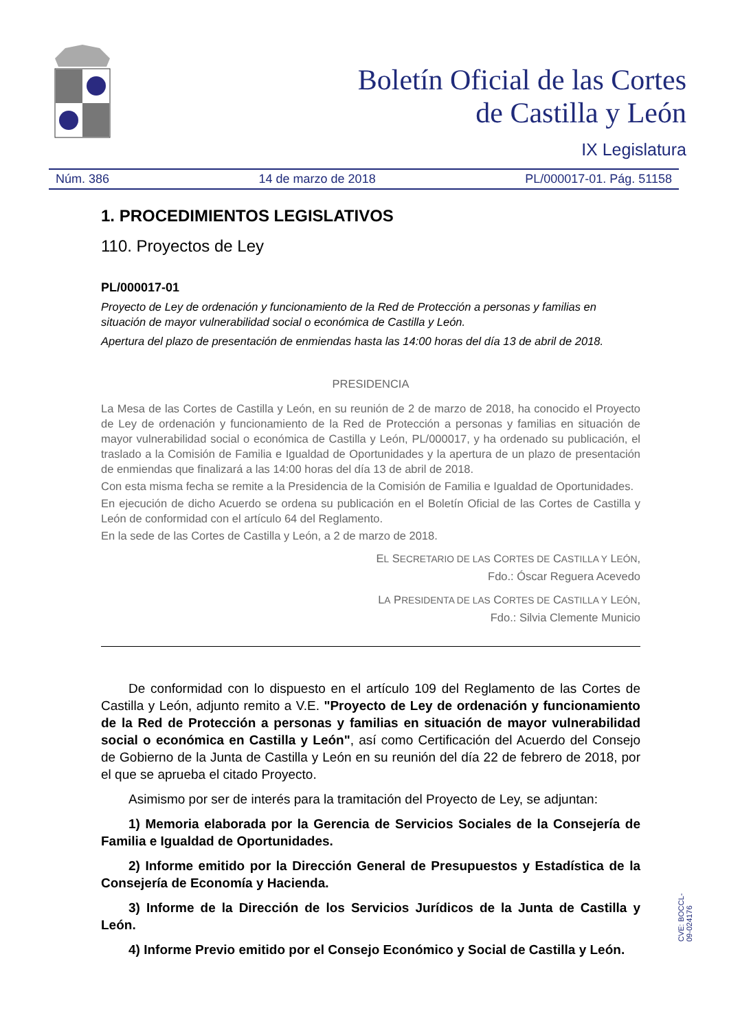Boletín Oficial de las Cortes
de Castilla y León
IX Legislatura
Núm. 386 14 de marzo de 2018 PL/000017-01. Pág. 51158
1. PROCEDIMIENTOS LEGISLATIVOS
110. Proyectos de Ley
PL/000017-01
Proyecto de Ley de ordenación y funcionamiento de la Red de Protección a personas y familias en situación de mayor vulnerabilidad social o económica de Castilla y León.
Apertura del plazo de presentación de enmiendas hasta las 14:00 horas del día 13 de abril de 2018.
PRESIDENCIA
La Mesa de las Cortes de Castilla y León, en su reunión de 2 de marzo de 2018, ha conocido el Proyecto de Ley de ordenación y funcionamiento de la Red de Protección a personas y familias en situación de mayor vulnerabilidad social o económica de Castilla y León, PL/000017, y ha ordenado su publicación, el traslado a la Comisión de Familia e Igualdad de Oportunidades y la apertura de un plazo de presentación de enmiendas que finalizará a las 14:00 horas del día 13 de abril de 2018.
Con esta misma fecha se remite a la Presidencia de la Comisión de Familia e Igualdad de Oportunidades.
En ejecución de dicho Acuerdo se ordena su publicación en el Boletín Oficial de las Cortes de Castilla y León de conformidad con el artículo 64 del Reglamento.
En la sede de las Cortes de Castilla y León, a 2 de marzo de 2018.
EL SECRETARIO DE LAS CORTES DE CASTILLA Y LEÓN,
Fdo.: Óscar Reguera Acevedo
LA PRESIDENTA DE LAS CORTES DE CASTILLA Y LEÓN,
Fdo.: Silvia Clemente Municio
De conformidad con lo dispuesto en el artículo 109 del Reglamento de las Cortes de Castilla y León, adjunto remito a V.E. "Proyecto de Ley de ordenación y funcionamiento de la Red de Protección a personas y familias en situación de mayor vulnerabilidad social o económica en Castilla y León", así como Certificación del Acuerdo del Consejo de Gobierno de la Junta de Castilla y León en su reunión del día 22 de febrero de 2018, por el que se aprueba el citado Proyecto.
Asimismo por ser de interés para la tramitación del Proyecto de Ley, se adjuntan:
1) Memoria elaborada por la Gerencia de Servicios Sociales de la Consejería de Familia e Igualdad de Oportunidades.
2) Informe emitido por la Dirección General de Presupuestos y Estadística de la Consejería de Economía y Hacienda.
3) Informe de la Dirección de los Servicios Jurídicos de la Junta de Castilla y León.
4) Informe Previo emitido por el Consejo Económico y Social de Castilla y León.
CVE: BOCCL-09-024176